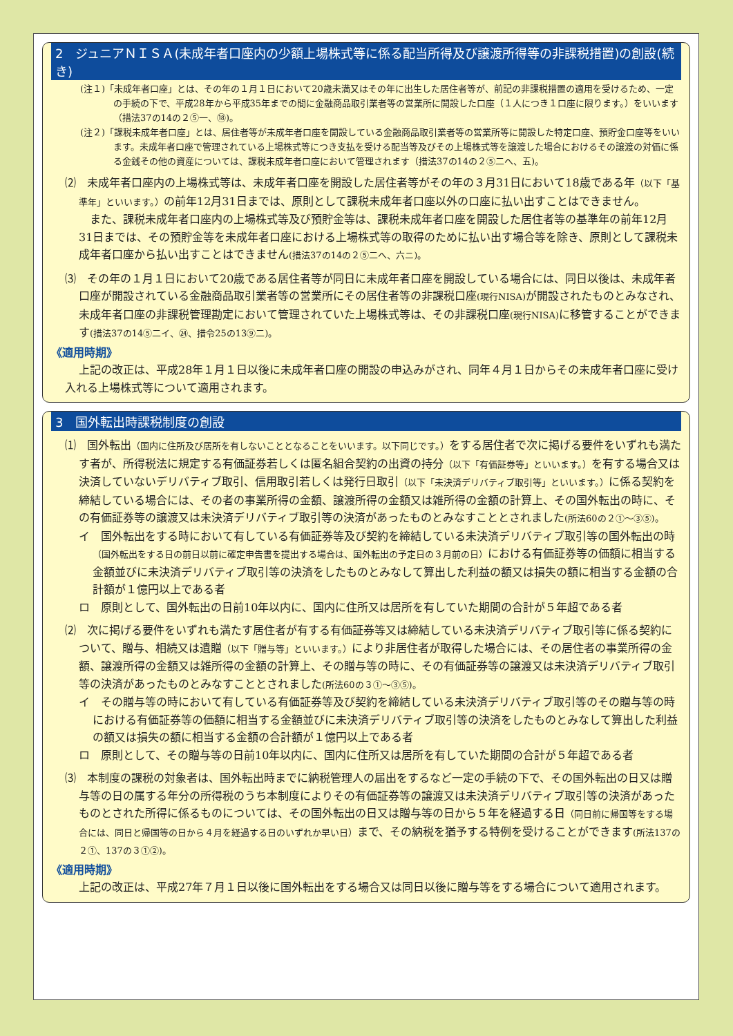2　ジュニアＮＩＳＡ(未成年者口座内の少額上場株式等に係る配当所得及び譲渡所得等の非課税措置)の創設(続き)
(注１)「未成年者口座」とは、その年の１月１日において20歳未満又はその年に出生した居住者等が、前記の非課税措置の適用を受けるため、一定の手続の下で、平成28年から平成35年までの間に金融商品取引業者等の営業所に開設した口座（１人につき１口座に限ります。）をいいます（措法37の14の２⑤一、⑱)。
(注２)「課税未成年者口座」とは、居住者等が未成年者口座を開設している金融商品取引業者等の営業所等に開設した特定口座、預貯金口座等をいいます。未成年者口座で管理されている上場株式等につき支払を受ける配当等及びその上場株式等を譲渡した場合におけるその譲渡の対価に係る金銭その他の資産については、課税未成年者口座において管理されます（措法37の14の２⑤二へ、五)。
⑵　未成年者口座内の上場株式等は、未成年者口座を開設した居住者等がその年の３月31日において18歳である年（以下「基準年」といいます。）の前年12月31日までは、原則として課税未成年者口座以外の口座に払い出すことはできません。
また、課税未成年者口座内の上場株式等及び預貯金等は、課税未成年者口座を開設した居住者等の基準年の前年12月31日までは、その預貯金等を未成年者口座における上場株式等の取得のために払い出す場合等を除き、原則として課税未成年者口座から払い出すことはできません(措法37の14の２⑤二へ、六ニ)。
⑶　その年の１月１日において20歳である居住者等が同日に未成年者口座を開設している場合には、同日以後は、未成年者口座が開設されている金融商品取引業者等の営業所にその居住者等の非課税口座(現行NISA) が開設されたものとみなされ、未成年者口座の非課税管理勘定において管理されていた上場株式等は、その非課税口座(現行NISA) に移管することができます(措法37の14⑤二イ、㉔、措令25の13⑨二)。
《適用時期》
上記の改正は、平成28年１月１日以後に未成年者口座の開設の申込みがされ、同年４月１日からその未成年者口座に受け入れる上場株式等について適用されます。
3　国外転出時課税制度の創設
⑴　国外転出（国内に住所及び居所を有しないこととなることをいいます。以下同じです。）をする居住者で次に掲げる要件をいずれも満たす者が、所得税法に規定する有価証券若しくは匿名組合契約の出資の持分（以下「有価証券等」といいます。）を有する場合又は決済していないデリバティブ取引、信用取引若しくは発行日取引（以下「未決済デリバティブ取引等」といいます。）に係る契約を締結している場合には、その者の事業所得の金額、譲渡所得の金額又は雑所得の金額の計算上、その国外転出の時に、その有価証券等の譲渡又は未決済デリバティブ取引等の決済があったものとみなすこととされました(所法60の２①～③⑤)。
イ　国外転出をする時において有している有価証券等及び契約を締結している未決済デリバティブ取引等の国外転出の時（国外転出をする日の前日以前に確定申告書を提出する場合は、国外転出の予定日の３月前の日）における有価証券等の価額に相当する金額並びに未決済デリバティブ取引等の決済をしたものとみなして算出した利益の額又は損失の額に相当する金額の合計額が１億円以上である者
ロ　原則として、国外転出の日前10年以内に、国内に住所又は居所を有していた期間の合計が５年超である者
⑵　次に掲げる要件をいずれも満たす居住者が有する有価証券等又は締結している未決済デリバティブ取引等に係る契約について、贈与、相続又は遺贈（以下「贈与等」といいます。）により非居住者が取得した場合には、その居住者の事業所得の金額、譲渡所得の金額又は雑所得の金額の計算上、その贈与等の時に、その有価証券等の譲渡又は未決済デリバティブ取引等の決済があったものとみなすこととされました(所法60の３①～③⑤)。
イ　その贈与等の時において有している有価証券等及び契約を締結している未決済デリバティブ取引等のその贈与等の時における有価証券等の価額に相当する金額並びに未決済デリバティブ取引等の決済をしたものとみなして算出した利益の額又は損失の額に相当する金額の合計額が１億円以上である者
ロ　原則として、その贈与等の日前10年以内に、国内に住所又は居所を有していた期間の合計が５年超である者
⑶　本制度の課税の対象者は、国外転出時までに納税管理人の届出をするなど一定の手続の下で、その国外転出の日又は贈与等の日の属する年分の所得税のうち本制度によりその有価証券等の譲渡又は未決済デリバティブ取引等の決済があったものとされた所得に係るものについては、その国外転出の日又は贈与等の日から５年を経過する日（同日前に帰国等をする場合には、同日と帰国等の日から４月を経過する日のいずれか早い日）まで、その納税を猶予する特例を受けることができます(所法137の２①、137の３①②)。
《適用時期》
上記の改正は、平成27年７月１日以後に国外転出をする場合又は同日以後に贈与等をする場合について適用されます。